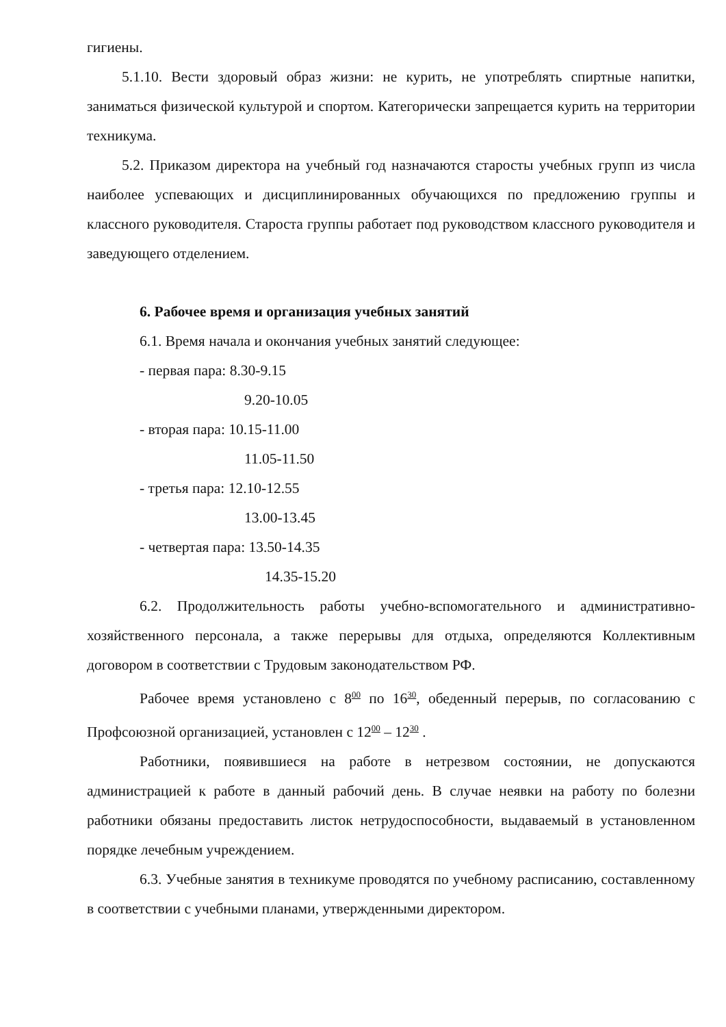гигиены.
5.1.10. Вести здоровый образ жизни: не курить, не употреблять спиртные напитки, заниматься физической культурой и спортом. Категорически запрещается курить на территории техникума.
5.2. Приказом директора на учебный год назначаются старосты учебных групп из числа наиболее успевающих и дисциплинированных обучающихся по предложению группы и классного руководителя. Староста группы работает под руководством классного руководителя и заведующего отделением.
6. Рабочее время и организация учебных занятий
6.1. Время начала и окончания учебных занятий следующее:
- первая пара: 8.30-9.15
9.20-10.05
- вторая пара: 10.15-11.00
11.05-11.50
- третья пара: 12.10-12.55
13.00-13.45
- четвертая пара: 13.50-14.35
14.35-15.20
6.2. Продолжительность работы учебно-вспомогательного и административно-хозяйственного персонала, а также перерывы для отдыха, определяются Коллективным договором в соответствии с Трудовым законодательством РФ.
Рабочее время установлено с 8<sup>00</sup> по 16<sup>30</sup>, обеденный перерыв, по согласованию с Профсоюзной организацией, установлен с 12<sup>00</sup> – 12<sup>30</sup> .
Работники, появившиеся на работе в нетрезвом состоянии, не допускаются администрацией к работе в данный рабочий день. В случае неявки на работу по болезни работники обязаны предоставить листок нетрудоспособности, выдаваемый в установленном порядке лечебным учреждением.
6.3. Учебные занятия в техникуме проводятся по учебному расписанию, составленному в соответствии с учебными планами, утвержденными директором.